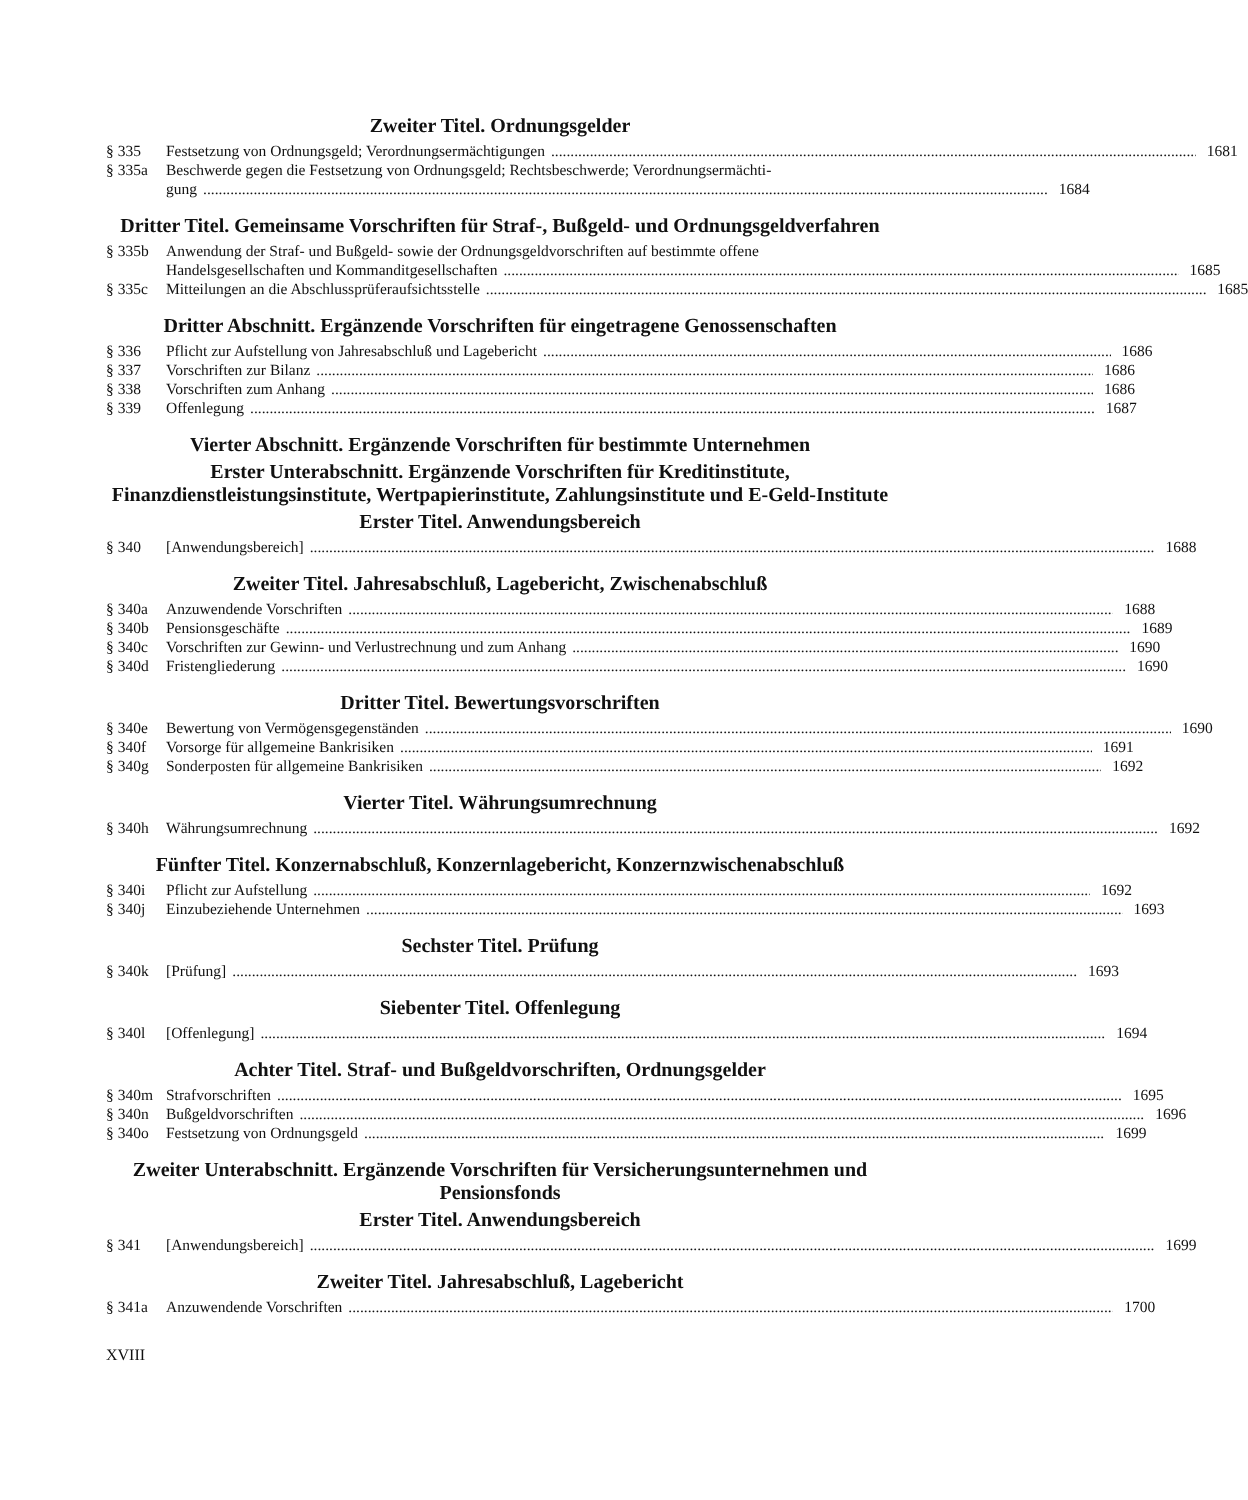Zweiter Titel. Ordnungsgelder
§ 335 Festsetzung von Ordnungsgeld; Verordnungsermächtigungen 1681
§ 335a Beschwerde gegen die Festsetzung von Ordnungsgeld; Rechtsbeschwerde; Verordnungsermächti-
gung 1684
Dritter Titel. Gemeinsame Vorschriften für Straf-, Bußgeld- und Ordnungsgeldverfahren
§ 335b Anwendung der Straf- und Bußgeld- sowie der Ordnungsgeldvorschriften auf bestimmte offene
Handelsgesellschaften und Kommanditgesellschaften 1685
§ 335c Mitteilungen an die Abschlussprüferaufsichtsstelle 1685
Dritter Abschnitt. Ergänzende Vorschriften für eingetragene Genossenschaften
§ 336 Pflicht zur Aufstellung von Jahresabschluß und Lagebericht 1686
§ 337 Vorschriften zur Bilanz 1686
§ 338 Vorschriften zum Anhang 1686
§ 339 Offenlegung 1687
Vierter Abschnitt. Ergänzende Vorschriften für bestimmte Unternehmen
Erster Unterabschnitt. Ergänzende Vorschriften für Kreditinstitute, Finanzdienstleistungsinstitute, Wertpapierinstitute, Zahlungsinstitute und E-Geld-Institute
Erster Titel. Anwendungsbereich
§ 340 [Anwendungsbereich] 1688
Zweiter Titel. Jahresabschluß, Lagebericht, Zwischenabschluß
§ 340a Anzuwendende Vorschriften 1688
§ 340b Pensionsgeschäfte 1689
§ 340c Vorschriften zur Gewinn- und Verlustrechnung und zum Anhang 1690
§ 340d Fristengliederung 1690
Dritter Titel. Bewertungsvorschriften
§ 340e Bewertung von Vermögensgegenständen 1690
§ 340f Vorsorge für allgemeine Bankrisiken 1691
§ 340g Sonderposten für allgemeine Bankrisiken 1692
Vierter Titel. Währungsumrechnung
§ 340h Währungsumrechnung 1692
Fünfter Titel. Konzernabschluß, Konzernlagebericht, Konzernzwischenabschluß
§ 340i Pflicht zur Aufstellung 1692
§ 340j Einzubeziehende Unternehmen 1693
Sechster Titel. Prüfung
§ 340k [Prüfung] 1693
Siebenter Titel. Offenlegung
§ 340l [Offenlegung] 1694
Achter Titel. Straf- und Bußgeldvorschriften, Ordnungsgelder
§ 340m Strafvorschriften 1695
§ 340n Bußgeldvorschriften 1696
§ 340o Festsetzung von Ordnungsgeld 1699
Zweiter Unterabschnitt. Ergänzende Vorschriften für Versicherungsunternehmen und Pensionsfonds
Erster Titel. Anwendungsbereich
§ 341 [Anwendungsbereich] 1699
Zweiter Titel. Jahresabschluß, Lagebericht
§ 341a Anzuwendende Vorschriften 1700
XVIII